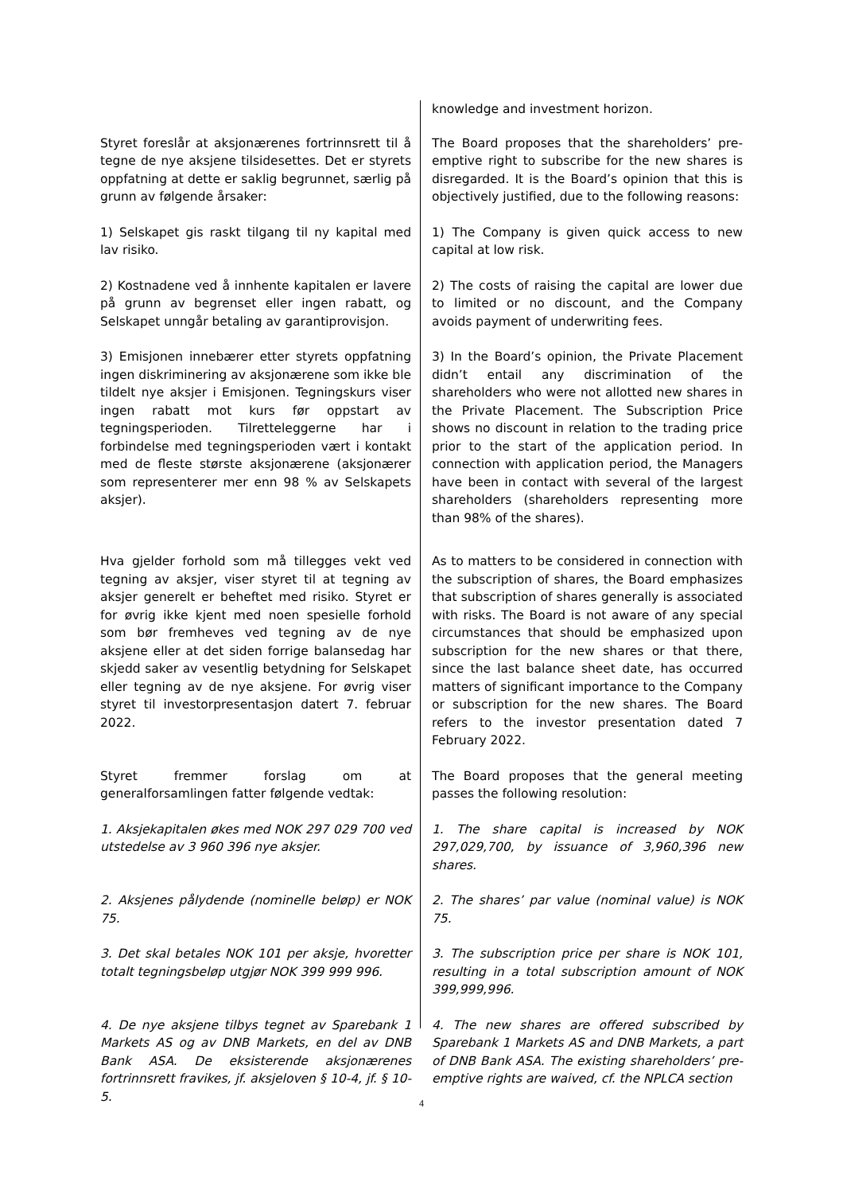knowledge and investment horizon.
Styret foreslår at aksjonærenes fortrinnsrett til å tegne de nye aksjene tilsidesettes. Det er styrets oppfatning at dette er saklig begrunnet, særlig på grunn av følgende årsaker:
The Board proposes that the shareholders’ pre-emptive right to subscribe for the new shares is disregarded. It is the Board’s opinion that this is objectively justified, due to the following reasons:
1) Selskapet gis raskt tilgang til ny kapital med lav risiko.
1) The Company is given quick access to new capital at low risk.
2) Kostnadene ved å innhente kapitalen er lavere på grunn av begrenset eller ingen rabatt, og Selskapet unngår betaling av garantiprovisjon.
2) The costs of raising the capital are lower due to limited or no discount, and the Company avoids payment of underwriting fees.
3) Emisjonen innebærer etter styrets oppfatning ingen diskriminering av aksjonærene som ikke ble tildelt nye aksjer i Emisjonen. Tegningskurs viser ingen rabatt mot kurs før oppstart av tegningsperioden. Tilretteleggerne har i forbindelse med tegningsperioden vært i kontakt med de fleste største aksjonærene (aksjonærer som representerer mer enn 98 % av Selskapets aksjer).
3) In the Board’s opinion, the Private Placement didn’t entail any discrimination of the shareholders who were not allotted new shares in the Private Placement. The Subscription Price shows no discount in relation to the trading price prior to the start of the application period. In connection with application period, the Managers have been in contact with several of the largest shareholders (shareholders representing more than 98% of the shares).
Hva gjelder forhold som må tillegges vekt ved tegning av aksjer, viser styret til at tegning av aksjer generelt er beheftet med risiko. Styret er for øvrig ikke kjent med noen spesielle forhold som bør fremheves ved tegning av de nye aksjene eller at det siden forrige balansedag har skjedd saker av vesentlig betydning for Selskapet eller tegning av de nye aksjene. For øvrig viser styret til investorpresentasjon datert 7. februar 2022.
As to matters to be considered in connection with the subscription of shares, the Board emphasizes that subscription of shares generally is associated with risks. The Board is not aware of any special circumstances that should be emphasized upon subscription for the new shares or that there, since the last balance sheet date, has occurred matters of significant importance to the Company or subscription for the new shares. The Board refers to the investor presentation dated 7 February 2022.
Styret fremmer forslag om at generalforsamlingen fatter følgende vedtak:
The Board proposes that the general meeting passes the following resolution:
1. Aksjekapitalen økes med NOK 297 029 700 ved utstedelse av 3 960 396 nye aksjer.
1. The share capital is increased by NOK 297,029,700, by issuance of 3,960,396 new shares.
2. Aksjenes pålydende (nominelle beløp) er NOK 75.
2. The shares’ par value (nominal value) is NOK 75.
3. Det skal betales NOK 101 per aksje, hvoretter totalt tegningsbeløp utgjør NOK 399 999 996.
3. The subscription price per share is NOK 101, resulting in a total subscription amount of NOK 399,999,996.
4. De nye aksjene tilbys tegnet av Sparebank 1 Markets AS og av DNB Markets, en del av DNB Bank ASA. De eksisterende aksjonærenes fortrinnsrett fravikes, jf. aksjeloven § 10-4, jf. § 10-5.
4. The new shares are offered subscribed by Sparebank 1 Markets AS and DNB Markets, a part of DNB Bank ASA. The existing shareholders’ pre-emptive rights are waived, cf. the NPLCA section
4